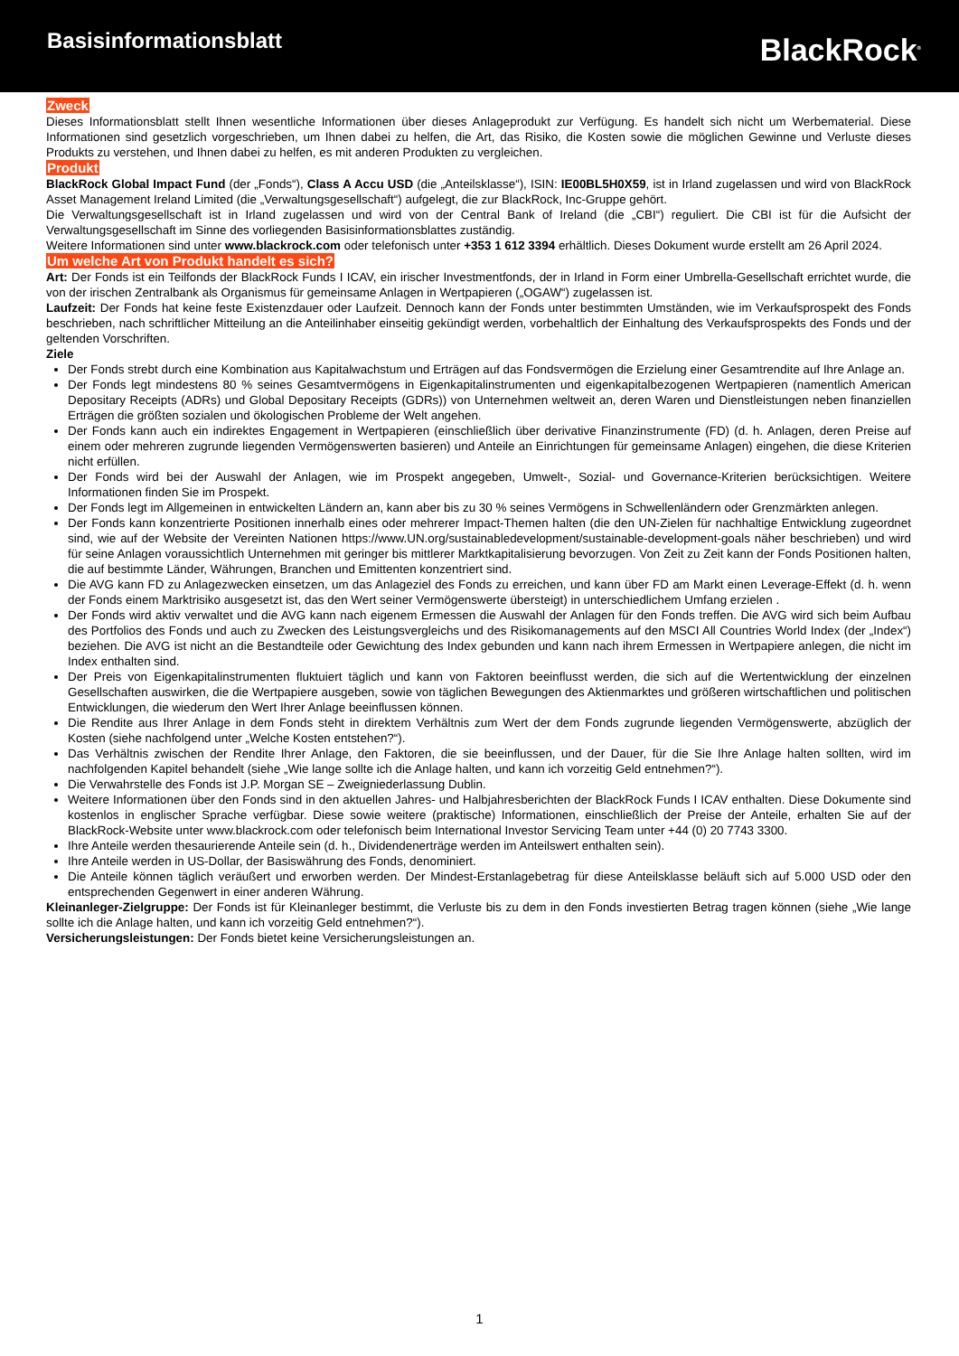Basisinformationsblatt
BlackRock<sup>®</sup>
Zweck
Dieses Informationsblatt stellt Ihnen wesentliche Informationen über dieses Anlageprodukt zur Verfügung. Es handelt sich nicht um Werbematerial. Diese Informationen sind gesetzlich vorgeschrieben, um Ihnen dabei zu helfen, die Art, das Risiko, die Kosten sowie die möglichen Gewinne und Verluste dieses Produkts zu verstehen, und Ihnen dabei zu helfen, es mit anderen Produkten zu vergleichen.
Produkt
BlackRock Global Impact Fund (der „Fonds“), Class A Accu USD (die „Anteilsklasse“), ISIN: IE00BL5H0X59, ist in Irland zugelassen und wird von BlackRock Asset Management Ireland Limited (die „Verwaltungsgesellschaft“) aufgelegt, die zur BlackRock, Inc-Gruppe gehört.
Die Verwaltungsgesellschaft ist in Irland zugelassen und wird von der Central Bank of Ireland (die „CBI“) reguliert. Die CBI ist für die Aufsicht der Verwaltungsgesellschaft im Sinne des vorliegenden Basisinformationsblattes zuständig.
Weitere Informationen sind unter www.blackrock.com oder telefonisch unter +353 1 612 3394 erhältlich. Dieses Dokument wurde erstellt am 26 April 2024.
Um welche Art von Produkt handelt es sich?
Art: Der Fonds ist ein Teilfonds der BlackRock Funds I ICAV, ein irischer Investmentfonds, der in Irland in Form einer Umbrella-Gesellschaft errichtet wurde, die von der irischen Zentralbank als Organismus für gemeinsame Anlagen in Wertpapieren („OGAW“) zugelassen ist.
Laufzeit: Der Fonds hat keine feste Existenzdauer oder Laufzeit. Dennoch kann der Fonds unter bestimmten Umständen, wie im Verkaufsprospekt des Fonds beschrieben, nach schriftlicher Mitteilung an die Anteilinhaber einseitig gekündigt werden, vorbehaltlich der Einhaltung des Verkaufsprospekts des Fonds und der geltenden Vorschriften.
Ziele
Der Fonds strebt durch eine Kombination aus Kapitalwachstum und Erträgen auf das Fondsvermögen die Erzielung einer Gesamtrendite auf Ihre Anlage an.
Der Fonds legt mindestens 80 % seines Gesamtvermögens in Eigenkapitalinstrumenten und eigenkapitalbezogenen Wertpapieren (namentlich American Depositary Receipts (ADRs) und Global Depositary Receipts (GDRs)) von Unternehmen weltweit an, deren Waren und Dienstleistungen neben finanziellen Erträgen die größten sozialen und ökologischen Probleme der Welt angehen.
Der Fonds kann auch ein indirektes Engagement in Wertpapieren (einschließlich über derivative Finanzinstrumente (FD) (d. h. Anlagen, deren Preise auf einem oder mehreren zugrunde liegenden Vermögenswerten basieren) und Anteile an Einrichtungen für gemeinsame Anlagen) eingehen, die diese Kriterien nicht erfüllen.
Der Fonds wird bei der Auswahl der Anlagen, wie im Prospekt angegeben, Umwelt-, Sozial- und Governance-Kriterien berücksichtigen. Weitere Informationen finden Sie im Prospekt.
Der Fonds legt im Allgemeinen in entwickelten Ländern an, kann aber bis zu 30 % seines Vermögens in Schwellenländern oder Grenzmärkten anlegen.
Der Fonds kann konzentrierte Positionen innerhalb eines oder mehrerer Impact-Themen halten (die den UN-Zielen für nachhaltige Entwicklung zugeordnet sind, wie auf der Website der Vereinten Nationen https://www.UN.org/sustainabledevelopment/sustainable-development-goals näher beschrieben) und wird für seine Anlagen voraussichtlich Unternehmen mit geringer bis mittlerer Marktkapitalisierung bevorzugen. Von Zeit zu Zeit kann der Fonds Positionen halten, die auf bestimmte Länder, Währungen, Branchen und Emittenten konzentriert sind.
Die AVG kann FD zu Anlagezwecken einsetzen, um das Anlageziel des Fonds zu erreichen, und kann über FD am Markt einen Leverage-Effekt (d. h. wenn der Fonds einem Marktrisiko ausgesetzt ist, das den Wert seiner Vermögenswerte übersteigt) in unterschiedlichem Umfang erzielen .
Der Fonds wird aktiv verwaltet und die AVG kann nach eigenem Ermessen die Auswahl der Anlagen für den Fonds treffen. Die AVG wird sich beim Aufbau des Portfolios des Fonds und auch zu Zwecken des Leistungsvergleichs und des Risikomanagements auf den MSCI All Countries World Index (der „Index“) beziehen. Die AVG ist nicht an die Bestandteile oder Gewichtung des Index gebunden und kann nach ihrem Ermessen in Wertpapiere anlegen, die nicht im Index enthalten sind.
Der Preis von Eigenkapitalinstrumenten fluktuiert täglich und kann von Faktoren beeinflusst werden, die sich auf die Wertentwicklung der einzelnen Gesellschaften auswirken, die die Wertpapiere ausgeben, sowie von täglichen Bewegungen des Aktienmarktes und größeren wirtschaftlichen und politischen Entwicklungen, die wiederum den Wert Ihrer Anlage beeinflussen können.
Die Rendite aus Ihrer Anlage in dem Fonds steht in direktem Verhältnis zum Wert der dem Fonds zugrunde liegenden Vermögenswerte, abzüglich der Kosten (siehe nachfolgend unter „Welche Kosten entstehen?“).
Das Verhältnis zwischen der Rendite Ihrer Anlage, den Faktoren, die sie beeinflussen, und der Dauer, für die Sie Ihre Anlage halten sollten, wird im nachfolgenden Kapitel behandelt (siehe „Wie lange sollte ich die Anlage halten, und kann ich vorzeitig Geld entnehmen?“).
Die Verwahrstelle des Fonds ist J.P. Morgan SE – Zweigniederlassung Dublin.
Weitere Informationen über den Fonds sind in den aktuellen Jahres- und Halbjahresberichten der BlackRock Funds I ICAV enthalten. Diese Dokumente sind kostenlos in englischer Sprache verfügbar. Diese sowie weitere (praktische) Informationen, einschließlich der Preise der Anteile, erhalten Sie auf der BlackRock-Website unter www.blackrock.com oder telefonisch beim International Investor Servicing Team unter +44 (0) 20 7743 3300.
Ihre Anteile werden thesaurierende Anteile sein (d. h., Dividendenerträge werden im Anteilswert enthalten sein).
Ihre Anteile werden in US-Dollar, der Basiswährung des Fonds, denominiert.
Die Anteile können täglich veräußert und erworben werden. Der Mindest-Erstanlagebetrag für diese Anteilsklasse beläuft sich auf 5.000 USD oder den entsprechenden Gegenwert in einer anderen Währung.
Kleinanleger-Zielgruppe: Der Fonds ist für Kleinanleger bestimmt, die Verluste bis zu dem in den Fonds investierten Betrag tragen können (siehe „Wie lange sollte ich die Anlage halten, und kann ich vorzeitig Geld entnehmen?“).
Versicherungsleistungen: Der Fonds bietet keine Versicherungsleistungen an.
1